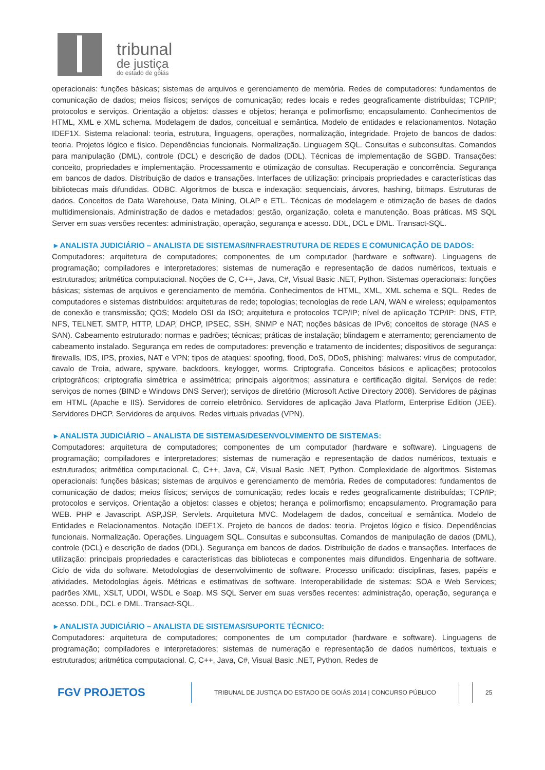tribunal
de justiça
do estado de goiás
operacionais: funções básicas; sistemas de arquivos e gerenciamento de memória. Redes de computadores: fundamentos de comunicação de dados; meios físicos; serviços de comunicação; redes locais e redes geograficamente distribuídas; TCP/IP; protocolos e serviços. Orientação a objetos: classes e objetos; herança e polimorfismo; encapsulamento. Conhecimentos de HTML, XML e XML schema. Modelagem de dados, conceitual e semântica. Modelo de entidades e relacionamentos. Notação IDEF1X. Sistema relacional: teoria, estrutura, linguagens, operações, normalização, integridade. Projeto de bancos de dados: teoria. Projetos lógico e físico. Dependências funcionais. Normalização. Linguagem SQL. Consultas e subconsultas. Comandos para manipulação (DML), controle (DCL) e descrição de dados (DDL). Técnicas de implementação de SGBD. Transações: conceito, propriedades e implementação. Processamento e otimização de consultas. Recuperação e concorrência. Segurança em bancos de dados. Distribuição de dados e transações. Interfaces de utilização: principais propriedades e características das bibliotecas mais difundidas. ODBC. Algoritmos de busca e indexação: sequenciais, árvores, hashing, bitmaps. Estruturas de dados. Conceitos de Data Warehouse, Data Mining, OLAP e ETL. Técnicas de modelagem e otimização de bases de dados multidimensionais. Administração de dados e metadados: gestão, organização, coleta e manutenção. Boas práticas. MS SQL Server em suas versões recentes: administração, operação, segurança e acesso. DDL, DCL e DML. Transact-SQL.
▸ ANALISTA JUDICIÁRIO – ANALISTA DE SISTEMAS/INFRAESTRUTURA DE REDES E COMUNICAÇÃO DE DADOS:
Computadores: arquitetura de computadores; componentes de um computador (hardware e software). Linguagens de programação; compiladores e interpretadores; sistemas de numeração e representação de dados numéricos, textuais e estruturados; aritmética computacional. Noções de C, C++, Java, C#, Visual Basic .NET, Python. Sistemas operacionais: funções básicas; sistemas de arquivos e gerenciamento de memória. Conhecimentos de HTML, XML, XML schema e SQL. Redes de computadores e sistemas distribuídos: arquiteturas de rede; topologias; tecnologias de rede LAN, WAN e wireless; equipamentos de conexão e transmissão; QOS; Modelo OSI da ISO; arquitetura e protocolos TCP/IP; nível de aplicação TCP/IP: DNS, FTP, NFS, TELNET, SMTP, HTTP, LDAP, DHCP, IPSEC, SSH, SNMP e NAT; noções básicas de IPv6; conceitos de storage (NAS e SAN). Cabeamento estruturado: normas e padrões; técnicas; práticas de instalação; blindagem e aterramento; gerenciamento de cabeamento instalado. Segurança em redes de computadores: prevenção e tratamento de incidentes; dispositivos de segurança: firewalls, IDS, IPS, proxies, NAT e VPN; tipos de ataques: spoofing, flood, DoS, DDoS, phishing; malwares: vírus de computador, cavalo de Troia, adware, spyware, backdoors, keylogger, worms. Criptografia. Conceitos básicos e aplicações; protocolos criptográficos; criptografia simétrica e assimétrica; principais algoritmos; assinatura e certificação digital. Serviços de rede: serviços de nomes (BIND e Windows DNS Server); serviços de diretório (Microsoft Active Directory 2008). Servidores de páginas em HTML (Apache e IIS). Servidores de correio eletrônico. Servidores de aplicação Java Platform, Enterprise Edition (JEE). Servidores DHCP. Servidores de arquivos. Redes virtuais privadas (VPN).
▸ ANALISTA JUDICIÁRIO – ANALISTA DE SISTEMAS/DESENVOLVIMENTO DE SISTEMAS:
Computadores: arquitetura de computadores; componentes de um computador (hardware e software). Linguagens de programação; compiladores e interpretadores; sistemas de numeração e representação de dados numéricos, textuais e estruturados; aritmética computacional. C, C++, Java, C#, Visual Basic .NET, Python. Complexidade de algoritmos. Sistemas operacionais: funções básicas; sistemas de arquivos e gerenciamento de memória. Redes de computadores: fundamentos de comunicação de dados; meios físicos; serviços de comunicação; redes locais e redes geograficamente distribuídas; TCP/IP; protocolos e serviços. Orientação a objetos: classes e objetos; herança e polimorfismo; encapsulamento. Programação para WEB. PHP e Javascript. ASP,JSP, Servlets. Arquitetura MVC. Modelagem de dados, conceitual e semântica. Modelo de Entidades e Relacionamentos. Notação IDEF1X. Projeto de bancos de dados: teoria. Projetos lógico e físico. Dependências funcionais. Normalização. Operações. Linguagem SQL. Consultas e subconsultas. Comandos de manipulação de dados (DML), controle (DCL) e descrição de dados (DDL). Segurança em bancos de dados. Distribuição de dados e transações. Interfaces de utilização: principais propriedades e características das bibliotecas e componentes mais difundidos. Engenharia de software. Ciclo de vida do software. Metodologias de desenvolvimento de software. Processo unificado: disciplinas, fases, papéis e atividades. Metodologias ágeis. Métricas e estimativas de software. Interoperabilidade de sistemas: SOA e Web Services; padrões XML, XSLT, UDDI, WSDL e Soap. MS SQL Server em suas versões recentes: administração, operação, segurança e acesso. DDL, DCL e DML. Transact-SQL.
▸ ANALISTA JUDICIÁRIO – ANALISTA DE SISTEMAS/SUPORTE TÉCNICO:
Computadores: arquitetura de computadores; componentes de um computador (hardware e software). Linguagens de programação; compiladores e interpretadores; sistemas de numeração e representação de dados numéricos, textuais e estruturados; aritmética computacional. C, C++, Java, C#, Visual Basic .NET, Python. Redes de
FGV PROJETOS
TRIBUNAL DE JUSTIÇA DO ESTADO DE GOIÁS 2014 | CONCURSO PÚBLICO 25